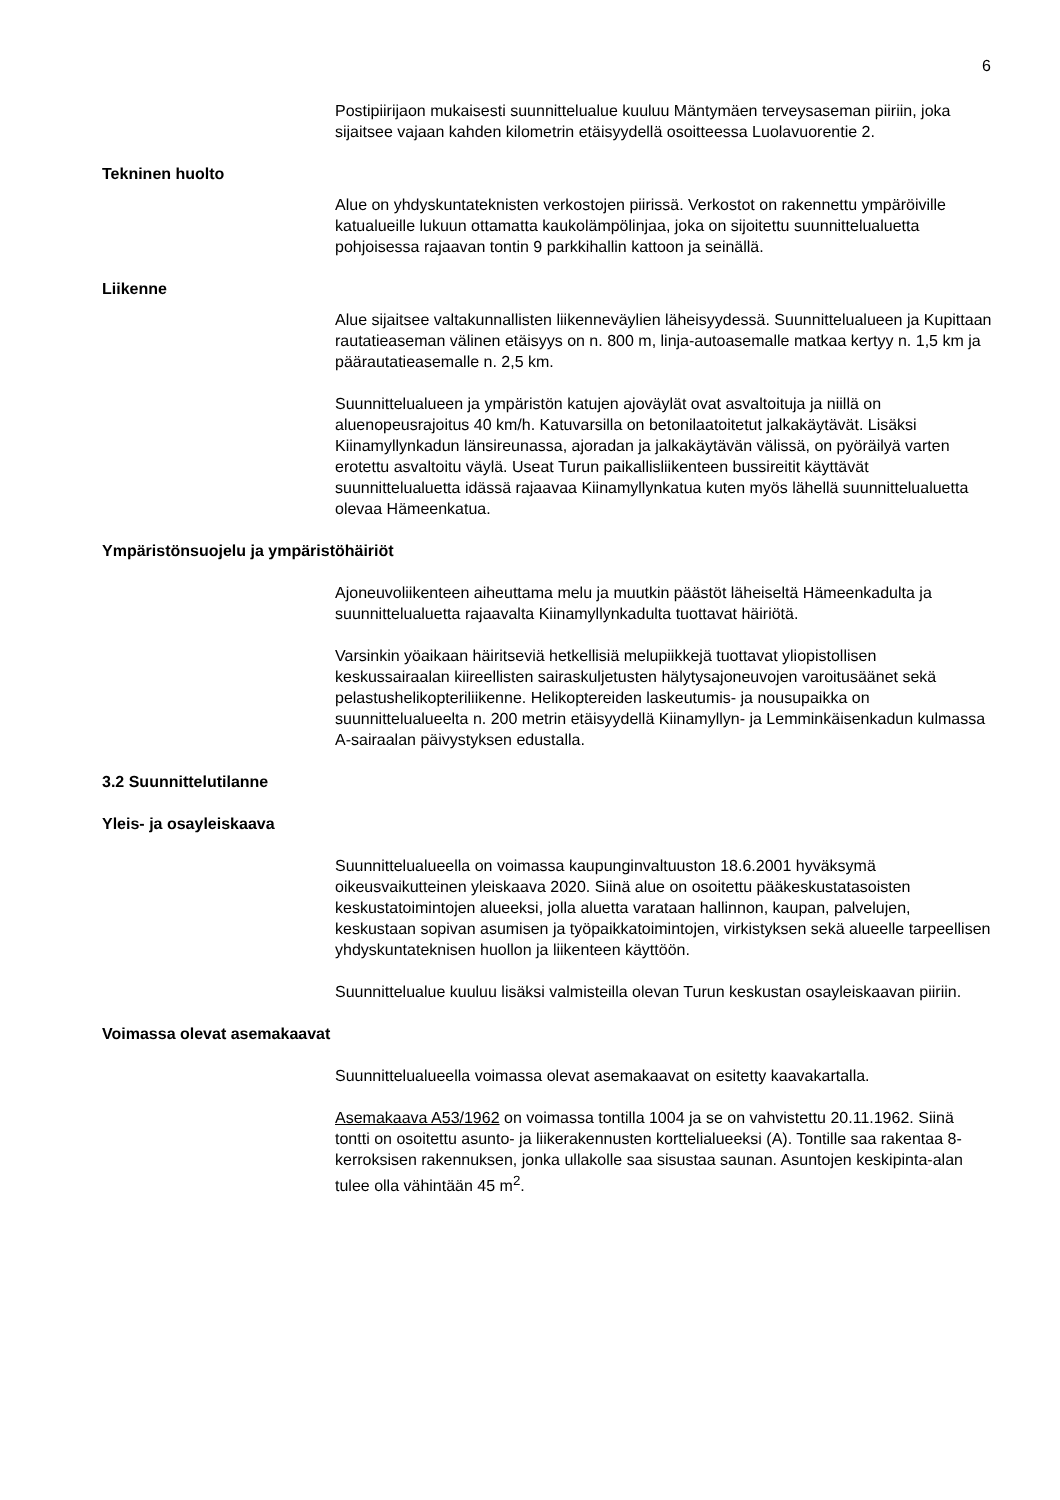6
Postipiirijaon mukaisesti suunnittelualue kuuluu Mäntymäen terveysaseman piiriin, joka sijaitsee vajaan kahden kilometrin etäisyydellä osoitteessa Luolavuorentie 2.
Tekninen huolto
Alue on yhdyskuntateknisten verkostojen piirissä. Verkostot on rakennettu ympäröiville katualueille lukuun ottamatta kaukolämpölinjaa, joka on sijoitettu suunnittelualuetta pohjoisessa rajaavan tontin 9 parkkihallin kattoon ja seinällä.
Liikenne
Alue sijaitsee valtakunnallisten liikenneväylien läheisyydessä. Suunnittelualueen ja Kupittaan rautatieaseman välinen etäisyys on n. 800 m, linja-autoasemalle matkaa kertyy n. 1,5 km ja päärautatieasemalle n. 2,5 km.
Suunnittelualueen ja ympäristön katujen ajoväylät ovat asvaltoituja ja niillä on aluenopeusrajoitus 40 km/h. Katuvarsilla on betonilaatoitetut jalkakäytävät. Lisäksi Kiinamyllynkadun länsireunassa, ajoradan ja jalkakäytävän välissä, on pyöräilyä varten erotettu asvaltoitu väylä. Useat Turun paikallisliikenteen bussireitit käyttävät suunnittelualuetta idässä rajaavaa Kiinamyllynkatua kuten myös lähellä suunnittelualuetta olevaa Hämeenkatua.
Ympäristönsuojelu ja ympäristöhäiriöt
Ajoneuvoliikenteen aiheuttama melu ja muutkin päästöt läheiseltä Hämeenkadulta ja suunnittelualuetta rajaavalta Kiinamyllynkadulta tuottavat häiriötä.
Varsinkin yöaikaan häiritseviä hetkellisiä melupiikkejä tuottavat yliopistollisen keskussairaalan kiireellisten sairaskuljetusten hälytysajoneuvojen varoitusäänet sekä pelastushelikopteriliikenne. Helikoptereiden laskeutumis- ja nousupaikka on suunnittelualueelta n. 200 metrin etäisyydellä Kiinamyllyn- ja Lemminkäisenkadun kulmassa A-sairaalan päivystyksen edustalla.
3.2 Suunnittelutilanne
Yleis- ja osayleiskaava
Suunnittelualueella on voimassa kaupunginvaltuuston 18.6.2001 hyväksymä oikeusvaikutteinen yleiskaava 2020. Siinä alue on osoitettu pääkeskustatasoisten keskustatoimintojen alueeksi, jolla aluetta varataan hallinnon, kaupan, palvelujen, keskustaan sopivan asumisen ja työpaikkatoimintojen, virkistyksen sekä alueelle tarpeellisen yhdyskuntateknisen huollon ja liikenteen käyttöön.
Suunnittelualue kuuluu lisäksi valmisteilla olevan Turun keskustan osayleiskaavan piiriin.
Voimassa olevat asemakaavat
Suunnittelualueella voimassa olevat asemakaavat on esitetty kaavakartalla.
Asemakaava A53/1962 on voimassa tontilla 1004 ja se on vahvistettu 20.11.1962. Siinä tontti on osoitettu asunto- ja liikerakennusten korttelialueeksi (A). Tontille saa rakentaa 8-kerroksisen rakennuksen, jonka ullakolle saa sisustaa saunan. Asuntojen keskipinta-alan tulee olla vähintään 45 m<sup>2</sup>.